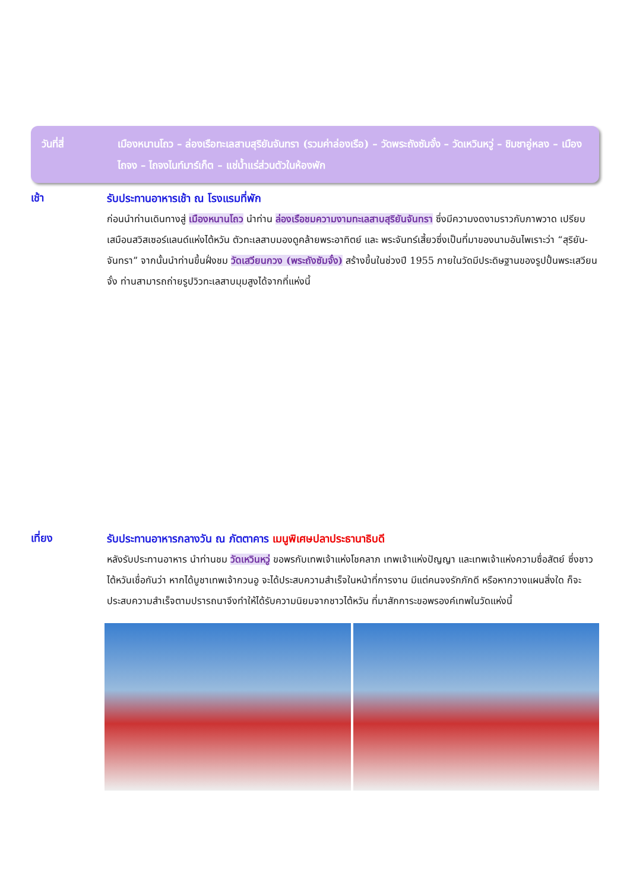วันที่สี่ เมืองหนานโถว – ล่องเรือทะเลสาบสุริยันจันทรา (รวมค่าล่องเรือ) – วัดพระถังซัมจั๋ง – วัดเหวินหวู่ – ชิมชาอู่หลง – เมืองไถจง – ไถจงไนท์มาร์เก็ต – แช่น้ำแร่ส่วนตัวในห้องพัก
เช้า
รับประทานอาหารเช้า ณ โรงแรมที่พัก
ก่อนนำท่านเดินทางสู่ เมืองหนานโถว นำท่าน ล่องเรือชมความงามทะเลสาบสุริยันจันทรา ซึ่งมีความงดงามราวกับภาพวาด เปรียบเสมือนสวิสเซอร์แลนด์แห่งไต้หวัน ตัวทะเลสาบมองดูคล้ายพระอาทิตย์ และ พระจันทร์เสี้ยวซึ่งเป็นที่มาของนามอันไพเราะว่า “สุริยัน-จันทรา” จากนั้นนำท่านขึ้นฝั่งชม วัดเสวียนกวง (พระถังซัมจั๋ง) สร้างขึ้นในช่วงปี 1955 ภายในวัดมีประดิษฐานของรูปปั้นพระเสวียนจั๋ง ท่านสามารถถ่ายรูปวิวทะเลสาบมุมสูงได้จากที่แห่งนี้
เที่ยง
รับประทานอาหารกลางวัน ณ ภัตตาคาร เมนูพิเศษปลาประธานาธิบดี
หลังรับประทานอาหาร นำท่านชม วัดเหวินหวู่ ขอพรกับเทพเจ้าแห่งโชคลาภ เทพเจ้าแห่งปัญญา และเทพเจ้าแห่งความซื่อสัตย์ ซึ่งชาวไต้หวันเชื่อกันว่า หากได้บูชาเทพเจ้ากวนอู จะได้ประสบความสำเร็จในหน้าที่การงาน มีแต่คนจงรักภักดี หรือหากวางแผนสิ่งใด ก็จะประสบความสำเร็จตามปรารถนาจึงทำให้ได้รับความนิยมจากชาวไต้หวัน ที่มาสักการะขอพรองค์เทพในวัดแห่งนี้